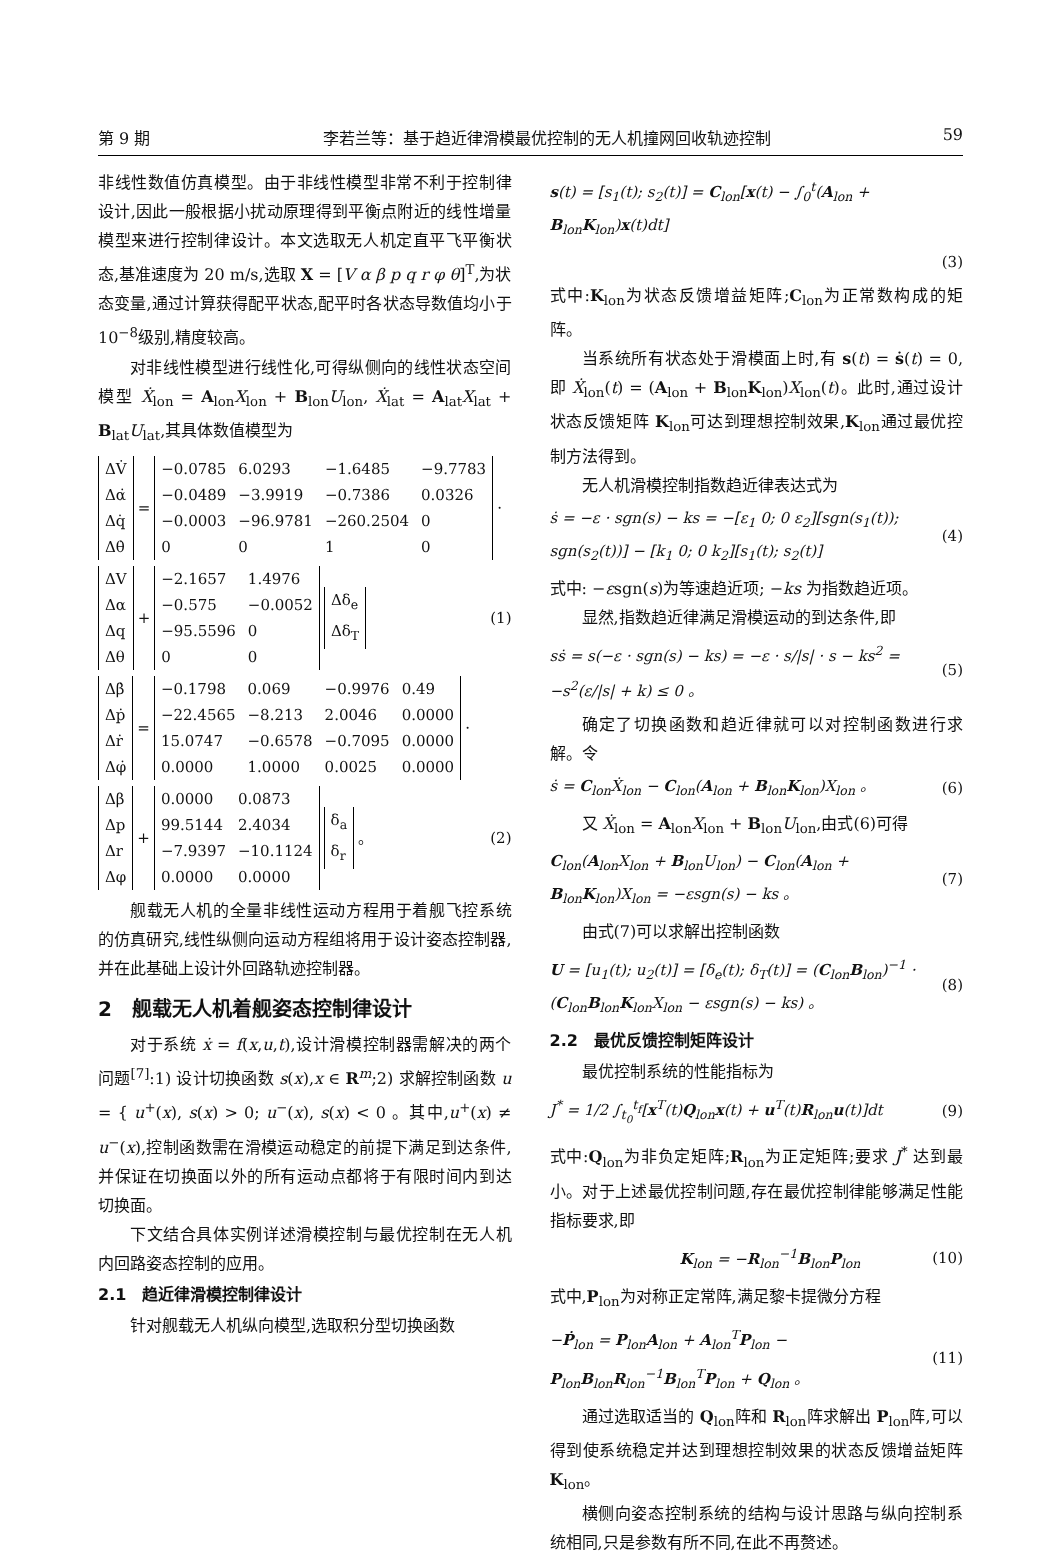第 9 期 李若兰等：基于趋近律滑模最优控制的无人机撞网回收轨迹控制 59
非线性数值仿真模型。由于非线性模型非常不利于控制律设计,因此一般根据小扰动原理得到平衡点附近的线性增量模型来进行控制律设计。本文选取无人机定直平飞平衡状态,基准速度为 20 m/s,选取 X = [V α β p q r φ θ]<sup>T</sup>,为状态变量,通过计算获得配平状态,配平时各状态导数值均小于 10<sup>−8</sup>级别,精度较高。
对非线性模型进行线性化,可得纵侧向的线性状态空间模型 Ẋ<sub>lon</sub> = A<sub>lon</sub>X<sub>lon</sub> + B<sub>lon</sub>U<sub>lon</sub>, Ẋ<sub>lat</sub> = A<sub>lat</sub>X<sub>lat</sub> + B<sub>lat</sub>U<sub>lat</sub>,其具体数值模型为
| ΔV̇ |
| Δα̇ |
| Δq̇ |
| Δθ̇ |
=
| −0.0785 | 6.0293 | −1.6485 | −9.7783 |
| −0.0489 | −3.9919 | −0.7386 | 0.0326 |
| −0.0003 | −96.9781 | −260.2504 | 0 |
| 0 | 0 | 1 | 0 |
·
| ΔV |
| Δα |
| Δq |
| Δθ |
+
| −2.1657 | 1.4976 |
| −0.575 | −0.0052 |
| −95.5596 | 0 |
| 0 | 0 |
| Δδ<sub>e</sub> |
| Δδ<sub>T</sub> |
(1)
| Δβ̇ |
| Δṗ |
| Δṙ |
| Δφ̇ |
=
| −0.1798 | 0.069 | −0.9976 | 0.49 |
| −22.4565 | −8.213 | 2.0046 | 0.0000 |
| 15.0747 | −0.6578 | −0.7095 | 0.0000 |
| 0.0000 | 1.0000 | 0.0025 | 0.0000 |
·
| Δβ |
| Δp |
| Δr |
| Δφ |
+
| 0.0000 | 0.0873 |
| 99.5144 | 2.4034 |
| −7.9397 | −10.1124 |
| 0.0000 | 0.0000 |
| δ<sub>a</sub> |
| δ<sub>r</sub> |
。 (2)
舰载无人机的全量非线性运动方程用于着舰飞控系统的仿真研究,线性纵侧向运动方程组将用于设计姿态控制器,并在此基础上设计外回路轨迹控制器。
2　舰载无人机着舰姿态控制律设计
对于系统 ẋ = f(x,u,t),设计滑模控制器需解决的两个问题<sup>[7]</sup>:1) 设计切换函数 s(x),x ∈ R<sup>m</sup>;2) 求解控制函数 u = { u<sup>+</sup>(x), s(x) > 0; u<sup>−</sup>(x), s(x) < 0 。其中,u<sup>+</sup>(x) ≠ u<sup>−</sup>(x),控制函数需在滑模运动稳定的前提下满足到达条件,并保证在切换面以外的所有运动点都将于有限时间内到达切换面。
下文结合具体实例详述滑模控制与最优控制在无人机内回路姿态控制的应用。
2.1　趋近律滑模控制律设计
针对舰载无人机纵向模型,选取积分型切换函数
s(t) = [s<sub>1</sub>(t); s<sub>2</sub>(t)] = C<sub>lon</sub>[x(t) − ∫<sub>0</sub><sup>t</sup>(A<sub>lon</sub> + B<sub>lon</sub>K<sub>lon</sub>)x(t)dt]
(3)
式中:K<sub>lon</sub>为状态反馈增益矩阵;C<sub>lon</sub>为正常数构成的矩阵。
当系统所有状态处于滑模面上时,有 s(t) = ṡ(t) = 0,即 Ẋ<sub>lon</sub>(t) = (A<sub>lon</sub> + B<sub>lon</sub>K<sub>lon</sub>)X<sub>lon</sub>(t)。此时,通过设计状态反馈矩阵 K<sub>lon</sub>可达到理想控制效果,K<sub>lon</sub>通过最优控制方法得到。
无人机滑模控制指数趋近律表达式为
ṡ = −ε · sgn(s) − ks = −[ε<sub>1</sub> 0; 0 ε<sub>2</sub>][sgn(s<sub>1</sub>(t)); sgn(s<sub>2</sub>(t))] − [k<sub>1</sub> 0; 0 k<sub>2</sub>][s<sub>1</sub>(t); s<sub>2</sub>(t)] (4)
式中: −εsgn(s)为等速趋近项; −ks 为指数趋近项。
显然,指数趋近律满足滑模运动的到达条件,即
sṡ = s(−ε · sgn(s) − ks) = −ε · s/|s| · s − ks<sup>2</sup> = −s<sup>2</sup>(ε/|s| + k) ≤ 0 。 (5)
确定了切换函数和趋近律就可以对控制函数进行求解。令
ṡ = C<sub>lon</sub>Ẋ<sub>lon</sub> − C<sub>lon</sub>(A<sub>lon</sub> + B<sub>lon</sub>K<sub>lon</sub>)X<sub>lon</sub> 。 (6)
又 Ẋ<sub>lon</sub> = A<sub>lon</sub>X<sub>lon</sub> + B<sub>lon</sub>U<sub>lon</sub>,由式(6)可得
C<sub>lon</sub>(A<sub>lon</sub>X<sub>lon</sub> + B<sub>lon</sub>U<sub>lon</sub>) − C<sub>lon</sub>(A<sub>lon</sub> + B<sub>lon</sub>K<sub>lon</sub>)X<sub>lon</sub> = −εsgn(s) − ks 。 (7)
由式(7)可以求解出控制函数
U = [u<sub>1</sub>(t); u<sub>2</sub>(t)] = [δ<sub>e</sub>(t); δ<sub>T</sub>(t)] = (C<sub>lon</sub>B<sub>lon</sub>)<sup>−1</sup> · (C<sub>lon</sub>B<sub>lon</sub>K<sub>lon</sub>X<sub>lon</sub> − εsgn(s) − ks) 。 (8)
2.2　最优反馈控制矩阵设计
最优控制系统的性能指标为
J<sup>*</sup> = 1/2 ∫<sub>t<sub>0</sub></sub><sup>t<sub>f</sub></sup>[x<sup>T</sup>(t)Q<sub>lon</sub>x(t) + u<sup>T</sup>(t)R<sub>lon</sub>u(t)]dt (9)
式中:Q<sub>lon</sub>为非负定矩阵;R<sub>lon</sub>为正定矩阵;要求 J<sup>*</sup> 达到最小。对于上述最优控制问题,存在最优控制律能够满足性能指标要求,即
K<sub>lon</sub> = −R<sub>lon</sub><sup>−1</sup>B<sub>lon</sub>P<sub>lon</sub> (10)
式中,P<sub>lon</sub>为对称正定常阵,满足黎卡提微分方程
−Ṗ<sub>lon</sub> = P<sub>lon</sub>A<sub>lon</sub> + A<sub>lon</sub><sup>T</sup>P<sub>lon</sub> − P<sub>lon</sub>B<sub>lon</sub>R<sub>lon</sub><sup>−1</sup>B<sub>lon</sub><sup>T</sup>P<sub>lon</sub> + Q<sub>lon</sub> 。 (11)
通过选取适当的 Q<sub>lon</sub>阵和 R<sub>lon</sub>阵求解出 P<sub>lon</sub>阵,可以得到使系统稳定并达到理想控制效果的状态反馈增益矩阵 K<sub>lon</sub>。
横侧向姿态控制系统的结构与设计思路与纵向控制系统相同,只是参数有所不同,在此不再赘述。